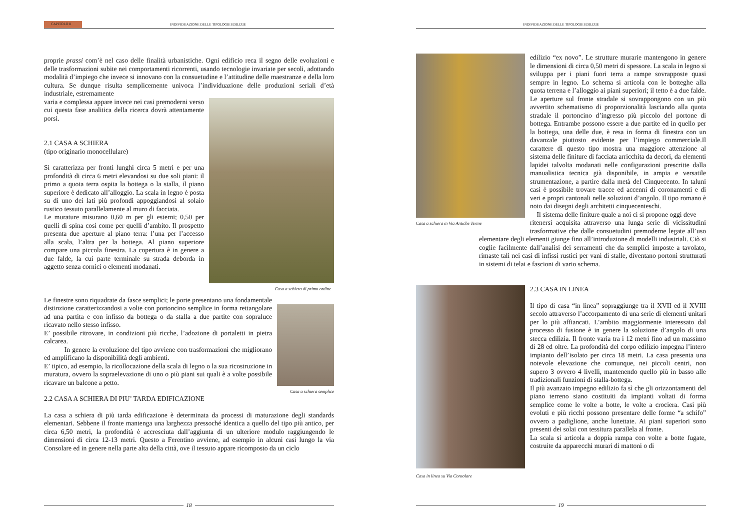CAPITOLO II
INDIVIDUAZIONE DELLE TIPOLOGIE EDILIZIE
proprie prassi com’è nel caso delle finalità urbanistiche. Ogni edificio reca il segno delle evoluzioni e delle trasformazioni subite nei comportamenti ricorrenti, usando tecnologie invariate per secoli, adottando modalità d’impiego che invece si innovano con la consuetudine e l’attitudine delle maestranze e della loro cultura. Se dunque risulta semplicemente univoca l’individuazione delle produzioni seriali d’età industriale, estremamente
Casa a schiera di primo ordine
varia e complessa appare invece nei casi premoderni verso cui questa fase analitica della ricerca dovrà attentamente porsi.
2.1 CASA A SCHIERA
(tipo originario monocellulare)
Si caratterizza per fronti lunghi circa 5 metri e per una profondità di circa 6 metri elevandosi su due soli piani: il primo a quota terra ospita la bottega o la stalla, il piano superiore è dedicato all’alloggio. La scala in legno è posta su di uno dei lati più profondi appoggiandosi al solaio rustico tessuto parallelamente al muro di facciata.
Le murature misurano 0,60 m per gli esterni; 0,50 per quelli di spina così come per quelli d’ambito. Il prospetto presenta due aperture al piano terra: l’una per l’accesso alla scala, l’altra per la bottega. Al piano superiore compare una piccola finestra. La copertura è in genere a due falde, la cui parte terminale su strada deborda in aggetto senza cornici o elementi modanati.
Casa a schiera semplice
Le finestre sono riquadrate da fasce semplici; le porte presentano una fondamentale distinzione caratterizzandosi a volte con portoncino semplice in forma rettangolare ad una partita e con infisso da bottega o da stalla a due partite con sopraluce ricavato nello stesso infisso.
E’ possibile ritrovare, in condizioni più ricche, l’adozione di portaletti in pietra calcarea.
In genere la evoluzione del tipo avviene con trasformazioni che migliorano ed amplificano la disponibilità degli ambienti.
E’ tipico, ad esempio, la ricollocazione della scala di legno o la sua ricostruzione in muratura, ovvero la sopraelevazione di uno o più piani sui quali è a volte possibile ricavare un balcone a petto.
2.2 CASA A SCHIERA DI PIU’ TARDA EDIFICAZIONE
La casa a schiera di più tarda edificazione è determinata da processi di maturazione degli standards elementari. Sebbene il fronte mantenga una larghezza pressoché identica a quello del tipo più antico, per circa 6,50 metri, la profondità è accresciuta dall’aggiunta di un ulteriore modulo raggiungendo le dimensioni di circa 12-13 metri. Questo a Ferentino avviene, ad esempio in alcuni casi lungo la via Consolare ed in genere nella parte alta della città, ove il tessuto appare ricomposto da un ciclo
18
INDIVIDUAZIONE DELLE TIPOLOGIE EDILIZIE
Casa a schiera in Via Antiche Terme
edilizio “ex novo”. Le strutture murarie mantengono in genere le dimensioni di circa 0,50 metri di spessore. La scala in legno si sviluppa per i piani fuori terra a rampe sovrapposte quasi sempre in legno. Lo schema si articola con le botteghe alla quota terrena e l’alloggio ai piani superiori; il tetto è a due falde. Le aperture sul fronte stradale si sovrappongono con un più avvertito schematismo di proporzionalità lasciando alla quota stradale il portoncino d’ingresso più piccolo del portone di bottega. Entrambe possono essere a due partite ed in quello per la bottega, una delle due, è resa in forma di finestra con un davanzale piuttosto evidente per l’impiego commerciale.Il carattere di questo tipo mostra una maggiore attenzione al sistema delle finiture di facciata arricchita da decori, da elementi lapidei talvolta modanati nelle configurazioni prescritte dalla manualistica tecnica già disponibile, in ampia e versatile strumentazione, a partire dalla metà del Cinquecento. In taluni casi è possibile trovare tracce ed accenni di coronamenti e di veri e propri cantonali nelle soluzioni d’angolo. Il tipo romano è noto dai disegni degli architetti cinquecenteschi.
Il sistema delle finiture quale a noi ci si propone oggi deve
ritenersi acquisita attraverso una lunga serie di vicissitudini trasformative che dalle consuetudini premoderne legate all’uso elementare degli elementi giunge fino all’introduzione di modelli industriali. Ciò si coglie facilmente dall’analisi dei serramenti che da semplici imposte a tavolato, rimaste tali nei casi di infissi rustici per vani di stalle, diventano portoni strutturati in sistemi di telai e fascioni di vario schema.
Casa in linea su Via Consolare
2.3 CASA IN LINEA
Il tipo di casa “in linea” sopraggiunge tra il XVII ed il XVIII secolo attraverso l’accorpamento di una serie di elementi unitari per lo più affiancati. L’ambito maggiormente interessato dal processo di fusione è in genere la soluzione d’angolo di una stecca edilizia. Il fronte varia tra i 12 metri fino ad un massimo di 28 ed oltre. La profondità del corpo edilizio impegna l’intero impianto dell’isolato per circa 18 metri. La casa presenta una notevole elevazione che comunque, nei piccoli centri, non supero 3 ovvero 4 livelli, mantenendo quello più in basso alle tradizionali funzioni di stalla-bottega.
Il più avanzato impegno edilizio fa sì che gli orizzontamenti del piano terreno siano costituiti da impianti voltati di forma semplice come le volte a botte, le volte a crociera. Casi più evoluti e più ricchi possono presentare delle forme “a schifo” ovvero a padiglione, anche lunettate. Ai piani superiori sono presenti dei solai con tessitura parallela al fronte.
La scala si articola a doppia rampa con volte a botte fugate, costruite da apparecchi murari di mattoni o di
19